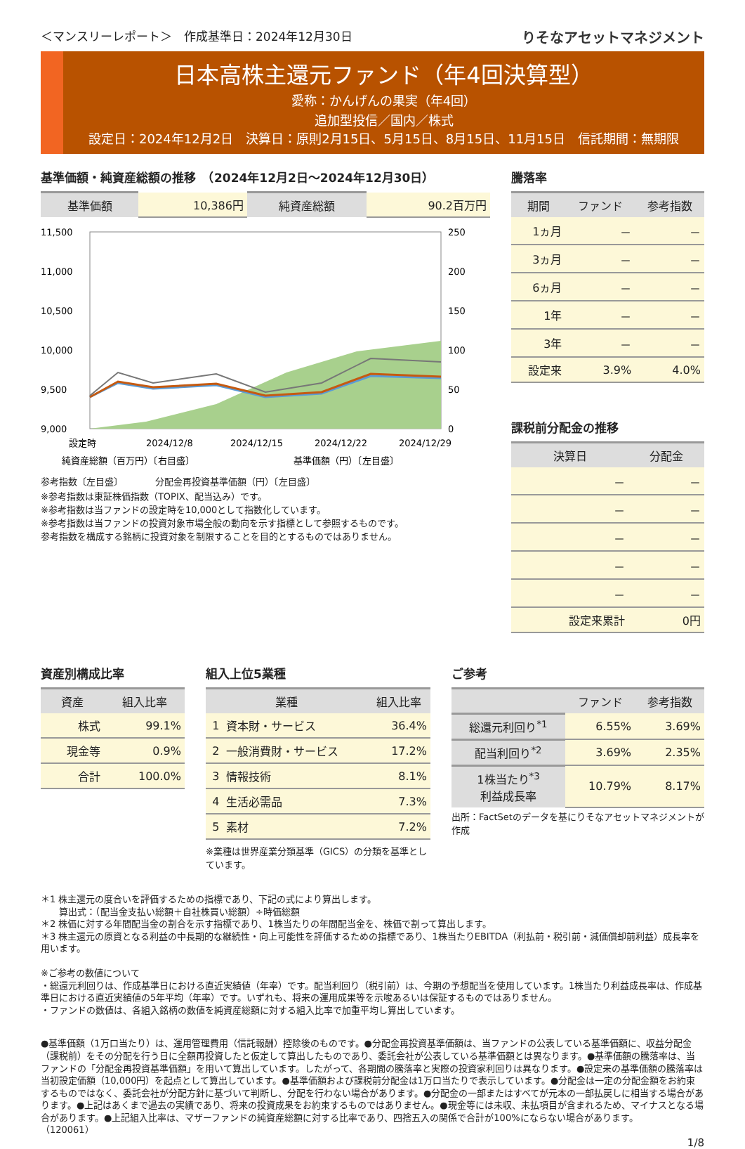＜マンスリーレポート＞　作成基準日：2024年12月30日 りそなアセットマネジメント
日本高株主還元ファンド（年4回決算型）
愛称：かんげんの果実（年4回）
追加型投信／国内／株式
設定日：2024年12月2日　決算日：原則2月15日、5月15日、8月15日、11月15日　信託期間：無期限
基準価額・純資産総額の推移　（2024年12月2日～2024年12月30日）
| 基準価額 | 10,386円 | 純資産総額 | 90.2百万円 |
11,500
11,000
10,500
10,000
9,500
9,000
250
200
150
100
50
0
設定時
2024/12/8
2024/12/15
2024/12/22
2024/12/29
純資産総額（百万円）〔右目盛〕
基準価額（円）〔左目盛〕
参考指数〔左目盛〕　　　　分配金再投資基準価額（円）〔左目盛〕
※参考指数は東証株価指数（TOPIX、配当込み）です。
※参考指数は当ファンドの設定時を10,000として指数化しています。
※参考指数は当ファンドの投資対象市場全般の動向を示す指標として参照するものです。
参考指数を構成する銘柄に投資対象を制限することを目的とするものではありません。
騰落率
| 期間 | ファンド | 参考指数 |
| --- | --- | --- |
| 1ヵ月 | － | － |
| 3ヵ月 | － | － |
| 6ヵ月 | － | － |
| 1年 | － | － |
| 3年 | － | － |
| 設定来 | 3.9% | 4.0% |
課税前分配金の推移
| 決算日 | 分配金 |
| --- | --- |
| － | － |
| － | － |
| － | － |
| － | － |
| － | － |
| 設定来累計 | 0円 |
資産別構成比率
| 資産 | 組入比率 |
| --- | --- |
| 株式 | 99.1% |
| 現金等 | 0.9% |
| 合計 | 100.0% |
組入上位5業種
| 業種 | | 組入比率 |
| --- | --- | --- |
| 1 | 資本財・サービス | 36.4% |
| 2 | 一般消費財・サービス | 17.2% |
| 3 | 情報技術 | 8.1% |
| 4 | 生活必需品 | 7.3% |
| 5 | 素材 | 7.2% |
※業種は世界産業分類基準（GICS）の分類を基準としています。
ご参考
| | ファンド | 参考指数 |
| --- | --- | --- |
| 総還元利回り<sup>*1</sup> | 6.55% | 3.69% |
| 配当利回り<sup>*2</sup> | 3.69% | 2.35% |
| 1株当たり<sup>*3</sup> 利益成長率 | 10.79% | 8.17% |
出所：FactSetのデータを基にりそなアセットマネジメントが作成
＊1 株主還元の度合いを評価するための指標であり、下記の式により算出します。
　　算出式：（配当金支払い総額＋自社株買い総額）÷時価総額
＊2 株価に対する年間配当金の割合を示す指標であり、1株当たりの年間配当金を、株価で割って算出します。
＊3 株主還元の原資となる利益の中長期的な継続性・向上可能性を評価するための指標であり、1株当たりEBITDA（利払前・税引前・減価償却前利益）成長率を用います。
※ご参考の数値について
・総還元利回りは、作成基準日における直近実績値（年率）です。配当利回り（税引前）は、今期の予想配当を使用しています。1株当たり利益成長率は、作成基準日における直近実績値の5年平均（年率）です。いずれも、将来の運用成果等を示唆あるいは保証するものではありません。
・ファンドの数値は、各組入銘柄の数値を純資産総額に対する組入比率で加重平均し算出しています。
●基準価額（1万口当たり）は、運用管理費用（信託報酬）控除後のものです。●分配金再投資基準価額は、当ファンドの公表している基準価額に、収益分配金（課税前）をその分配を行う日に全額再投資したと仮定して算出したものであり、委託会社が公表している基準価額とは異なります。●基準価額の騰落率は、当ファンドの「分配金再投資基準価額」を用いて算出しています。したがって、各期間の騰落率と実際の投資家利回りは異なります。●設定来の基準価額の騰落率は当初設定価額（10,000円）を起点として算出しています。●基準価額および課税前分配金は1万口当たりで表示しています。●分配金は一定の分配金額をお約束するものではなく、委託会社が分配方針に基づいて判断し、分配を行わない場合があります。●分配金の一部またはすべてが元本の一部払戻しに相当する場合があります。●上記はあくまで過去の実績であり、将来の投資成果をお約束するものではありません。●現金等には未収、未払項目が含まれるため、マイナスとなる場合があります。●上記組入比率は、マザーファンドの純資産総額に対する比率であり、四捨五入の関係で合計が100%にならない場合があります。
（120061）
1/8